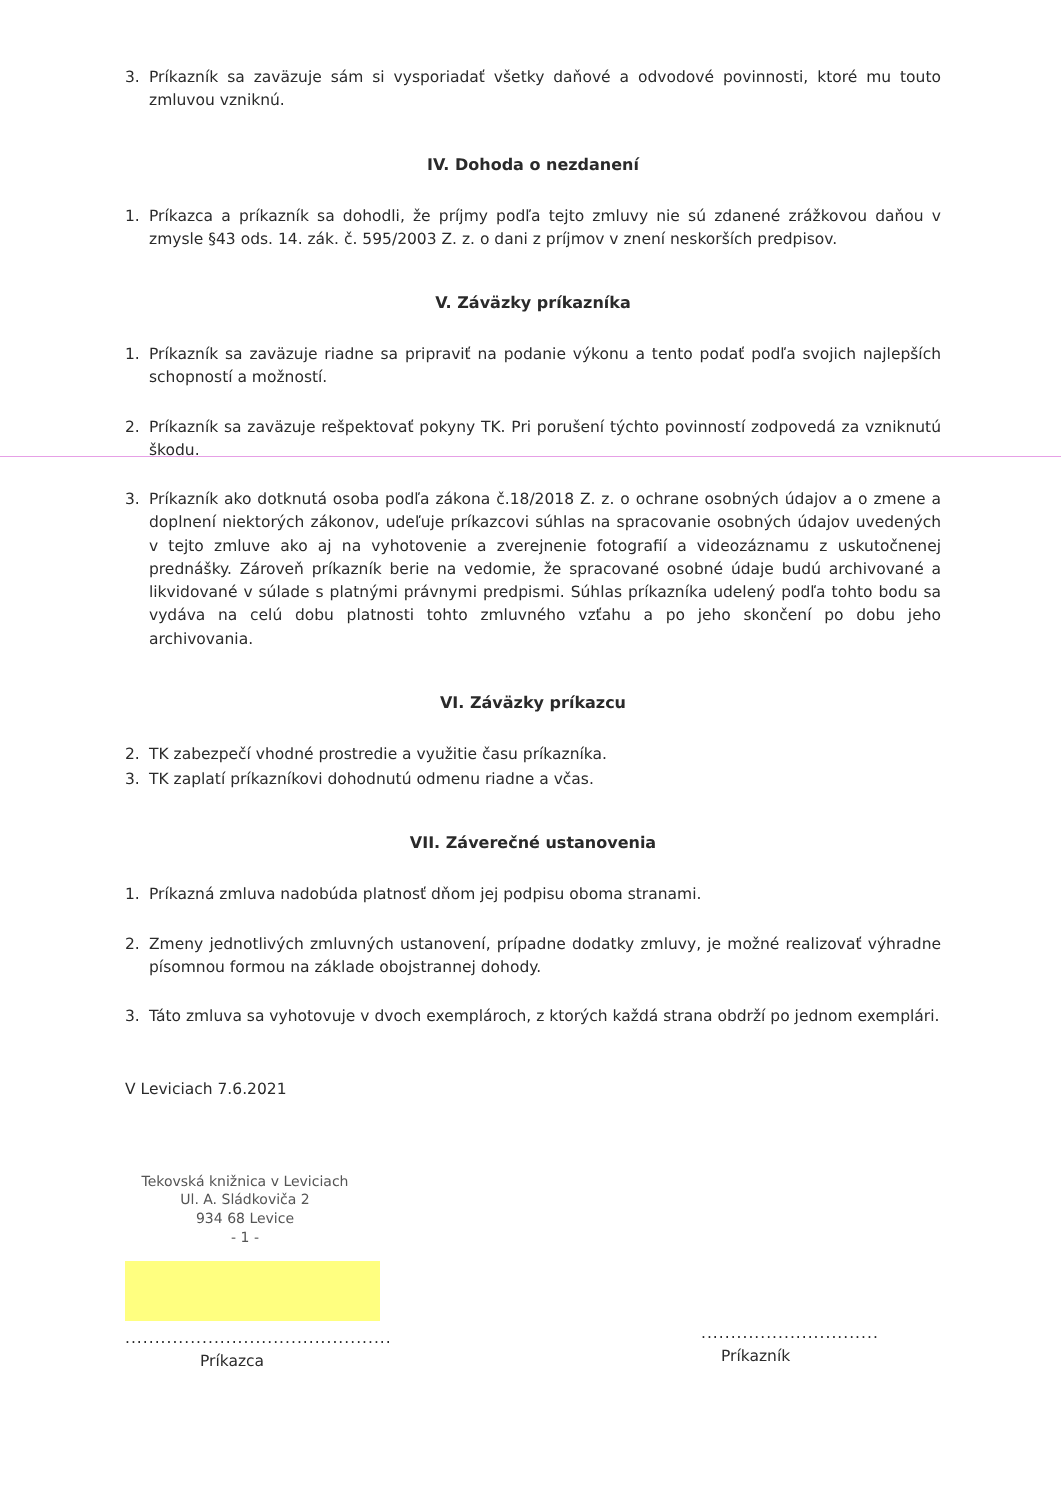3. Príkazník sa zaväzuje sám si vysporiadať všetky daňové a odvodové povinnosti, ktoré mu touto zmluvou vzniknú.
IV. Dohoda o nezdanení
1. Príkazca a príkazník sa dohodli, že príjmy podľa tejto zmluvy nie sú zdanené zrážkovou daňou v zmysle §43 ods. 14. zák. č. 595/2003 Z. z. o dani z príjmov v znení neskorších predpisov.
V. Záväzky príkazníka
1. Príkazník sa zaväzuje riadne sa pripraviť na podanie výkonu a tento podať podľa svojich najlepších schopností a možností.
2. Príkazník sa zaväzuje rešpektovať pokyny TK. Pri porušení týchto povinností zodpovedá za vzniknutú škodu.
3. Príkazník ako dotknutá osoba podľa zákona č.18/2018 Z. z. o ochrane osobných údajov a o zmene a doplnení niektorých zákonov, udeľuje príkazcovi súhlas na spracovanie osobných údajov uvedených v tejto zmluve ako aj na vyhotovenie a zverejnenie fotografií a videozáznamu z uskutočnenej prednášky. Zároveň príkazník berie na vedomie, že spracované osobné údaje budú archivované a likvidované v súlade s platnými právnymi predpismi. Súhlas príkazníka udelený podľa tohto bodu sa vydáva na celú dobu platnosti tohto zmluvného vzťahu a po jeho skončení po dobu jeho archivovania.
VI. Záväzky príkazcu
2. TK zabezpečí vhodné prostredie a využitie času príkazníka.
3. TK zaplatí príkazníkovi dohodnutú odmenu riadne a včas.
VII. Záverečné ustanovenia
1. Príkazná zmluva nadobúda platnosť dňom jej podpisu oboma stranami.
2. Zmeny jednotlivých zmluvných ustanovení, prípadne dodatky zmluvy, je možné realizovať výhradne písomnou formou na základe obojstrannej dohody.
3. Táto zmluva sa vyhotovuje v dvoch exemplároch, z ktorých každá strana obdrží po jednom exemplári.
V Leviciach 7.6.2021
Tekovská knižnica v Leviciach
Ul. A. Sládkoviča 2
934 68 Levice
- 1 -
.............................................
Príkazca
..............................
Príkazník